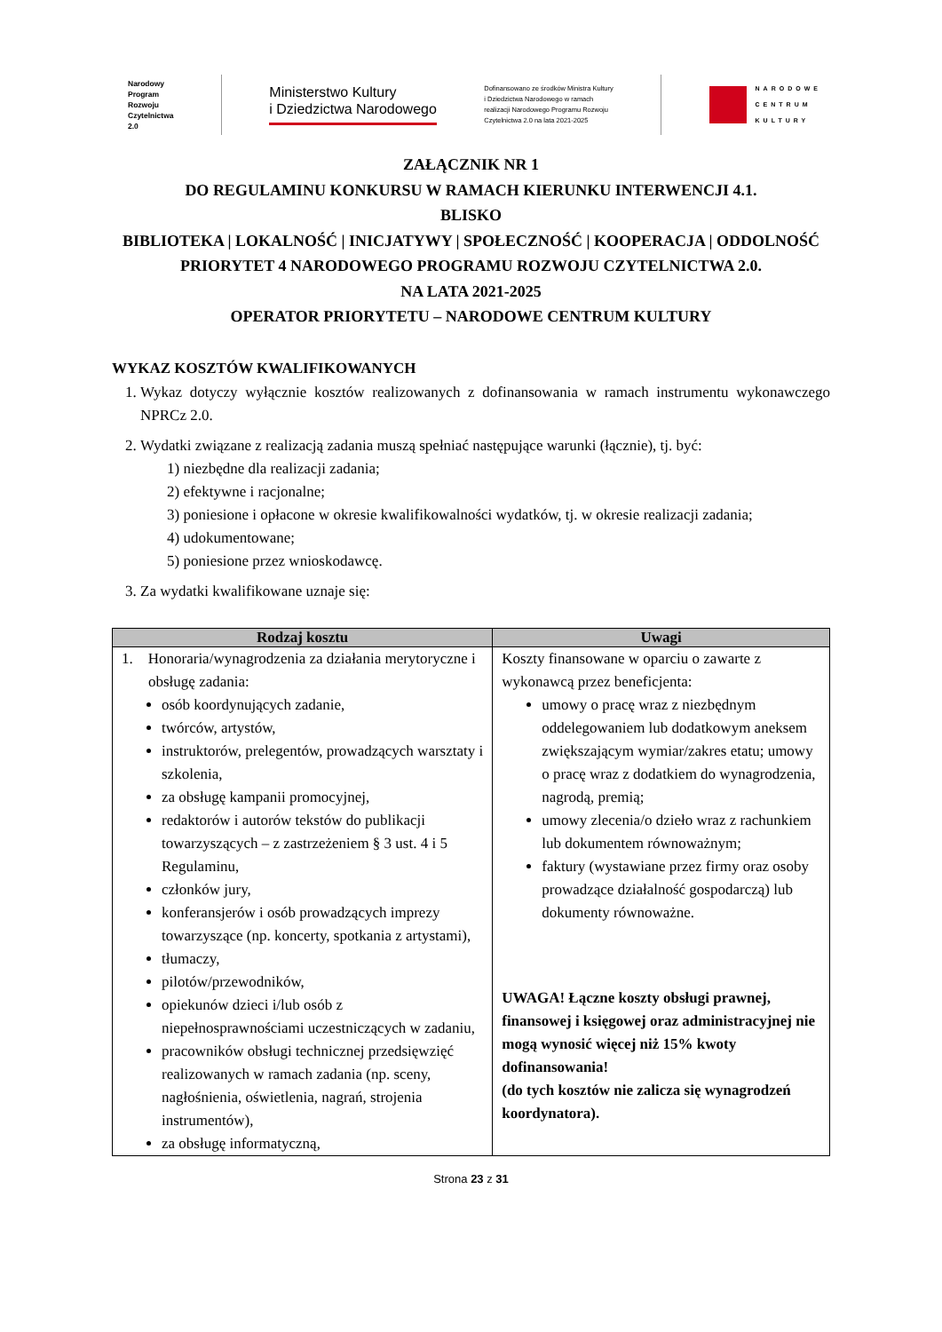Narodowy
Program
Rozwoju
Czytelnictwa
2.0
Ministerstwo Kultury
i Dziedzictwa Narodowego
Dofinansowano ze środków Ministra Kultury
i Dziedzictwa Narodowego w ramach
realizacji Narodowego Programu Rozwoju
Czytelnictwa 2.0 na lata 2021-2025
NARODOWE
CENTRUM
KULTURY
ZAŁĄCZNIK NR 1
DO REGULAMINU KONKURSU W RAMACH KIERUNKU INTERWENCJI 4.1.
BLISKO
BIBLIOTEKA | LOKALNOŚĆ | INICJATYWY | SPOŁECZNOŚĆ | KOOPERACJA | ODDOLNOŚĆ
PRIORYTET 4 NARODOWEGO PROGRAMU ROZWOJU CZYTELNICTWA 2.0.
NA LATA 2021-2025
OPERATOR PRIORYTETU – NARODOWE CENTRUM KULTURY
WYKAZ KOSZTÓW KWALIFIKOWANYCH
1. Wykaz dotyczy wyłącznie kosztów realizowanych z dofinansowania w ramach instrumentu wykonawczego NPRCz 2.0.
2. Wydatki związane z realizacją zadania muszą spełniać następujące warunki (łącznie), tj. być:
1) niezbędne dla realizacji zadania;
2) efektywne i racjonalne;
3) poniesione i opłacone w okresie kwalifikowalności wydatków, tj. w okresie realizacji zadania;
4) udokumentowane;
5) poniesione przez wnioskodawcę.
3. Za wydatki kwalifikowane uznaje się:
| Rodzaj kosztu | Uwagi |
| --- | --- |
| 1. Honoraria/wynagrodzenia za działania merytoryczne i obsługę zadania: osób koordynujących zadanie, twórców, artystów, instruktorów, prelegentów, prowadzących warsztaty i szkolenia, za obsługę kampanii promocyjnej, redaktorów i autorów tekstów do publikacji towarzyszących – z zastrzeżeniem § 3 ust. 4 i 5 Regulaminu, członków jury, konferansjerów i osób prowadzących imprezy towarzyszące (np. koncerty, spotkania z artystami), tłumaczy, pilotów/przewodników, opiekunów dzieci i/lub osób z niepełnosprawnościami uczestniczących w zadaniu, pracowników obsługi technicznej przedsięwzięć realizowanych w ramach zadania (np. sceny, nagłośnienia, oświetlenia, nagrań, strojenia instrumentów), za obsługę informatyczną, | Koszty finansowane w oparciu o zawarte z wykonawcą przez beneficjenta: umowy o pracę wraz z niezbędnym oddelegowaniem lub dodatkowym aneksem zwiększającym wymiar/zakres etatu; umowy o pracę wraz z dodatkiem do wynagrodzenia, nagrodą, premią; umowy zlecenia/o dzieło wraz z rachunkiem lub dokumentem równoważnym; faktury (wystawiane przez firmy oraz osoby prowadzące działalność gospodarczą) lub dokumenty równoważne. UWAGA! Łączne koszty obsługi prawnej, finansowej i księgowej oraz administracyjnej nie mogą wynosić więcej niż 15% kwoty dofinansowania! (do tych kosztów nie zalicza się wynagrodzeń koordynatora). |
Strona 23 z 31